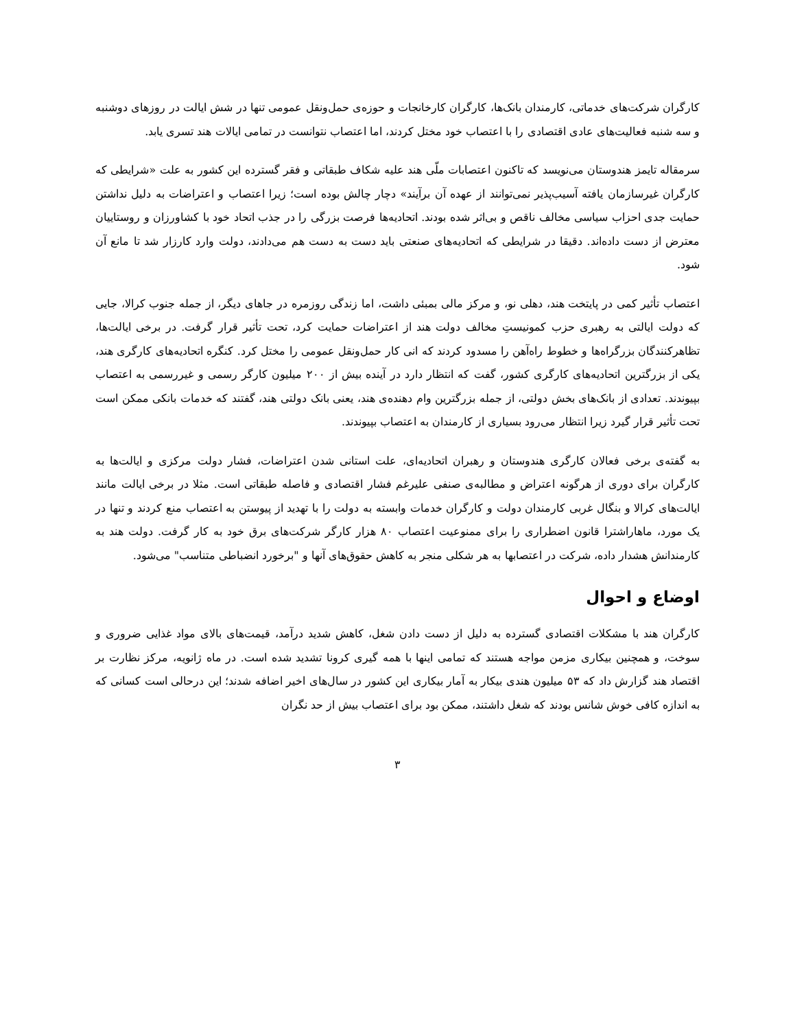کارگران شرکت‌های خدماتی، کارمندان بانک‌ها، کارگران کارخانجات و حوزه‌ی حمل‌ونقل عمومی تنها در شش ایالت در روزهای دوشنبه و سه شنبه فعالیت‌های عادی اقتصادی را با اعتصاب خود مختل کردند، اما اعتصاب نتوانست در تمامی ایالات هند تسری یابد.
سرمقاله تایمز هندوستان می‌نویسد که تاکنون اعتصابات ملّی هند علیه شکاف طبقاتی و فقر گسترده این کشور به علت «شرایطی که کارگران غیرسازمان یافته آسیب‌پذیر نمی‌توانند از عهده آن برآیند» دچار چالش بوده است؛ زیرا اعتصاب و اعتراضات به دلیل نداشتن حمایت جدی احزاب سیاسی مخالف ناقص و بی‌اثر شده بودند. اتحادیه‌ها فرصت بزرگی را در جذب اتحاد خود با کشاورزان و روستاییان معترض از دست داده‌اند. دقیقا در شرایطی که اتحادیه‌های صنعتی باید دست به دست هم می‌دادند، دولت وارد کارزار شد تا مانع آن شود.
اعتصاب تأثیر کمی در پایتخت هند، دهلی نو، و مرکز مالی بمبئی داشت، اما زندگی روزمره در جاهای دیگر، از جمله جنوب کرالا، جایی که دولت ایالتی به رهبری حزب کمونیستِ مخالف دولت هند از اعتراضات حمایت کرد، تحت تأثیر قرار گرفت. در برخی ایالت‌ها، تظاهرکنندگان بزرگراه‌ها و خطوط راه‌آهن را مسدود کردند که انی کار حمل‌ونقل عمومی را مختل کرد. کنگره اتحادیه‌های کارگری هند، یکی از بزرگترین اتحادیه‌های کارگری کشور، گفت که انتظار دارد در آینده بیش از ۲۰۰ میلیون کارگر رسمی و غیررسمی به اعتصاب بپیوندند. تعدادی از بانک‌های بخش دولتی، از جمله بزرگترین وام دهنده‌ی هند، یعنی بانک دولتی هند، گفتند که خدمات بانکی ممکن است تحت تأثیر قرار گیرد زیرا انتظار می‌رود بسیاری از کارمندان به اعتصاب بپیوندند.
به گفته‌ی برخی فعالان کارگری هندوستان و رهبران اتحادیه‌ای، علت استانی شدن اعتراضات، فشار دولت مرکزی و ایالت‌ها به کارگران برای دوری از هرگونه اعتراض و مطالبه‌ی صنفی علیرغم فشار اقتصادی و فاصله طبقاتی است. مثلا در برخی ایالت مانند ایالت‌های کرالا و بنگال غربی کارمندان دولت و کارگران خدمات وابسته به دولت را با تهدید از پیوستن به اعتصاب منع کردند و تنها در یک مورد، ماهاراشترا قانون اضطراری را برای ممنوعیت اعتصاب ۸۰ هزار کارگر شرکت‌های برق خود به کار گرفت. دولت هند به کارمندانش هشدار داده، شرکت در اعتصابها به هر شکلی منجر به کاهش حقوق‌های آنها و "برخورد انضباطی متناسب" می‌شود.
اوضاع و احوال
کارگران هند با مشکلات اقتصادی گسترده به دلیل از دست دادن شغل، کاهش شدید درآمد، قیمت‌های بالای مواد غذایی ضروری و سوخت، و همچنین بیکاری مزمن مواجه هستند که تمامی اینها با همه گیری کرونا تشدید شده است. در ماه ژانویه، مرکز نظارت بر اقتصاد هند گزارش داد که ۵۳ میلیون هندی بیکار به آمار بیکاری این کشور در سال‌های اخیر اضافه شدند؛ این درحالی است کسانی که به اندازه کافی خوش شانس بودند که شغل داشتند، ممکن بود برای اعتصاب بیش از حد نگران
۳